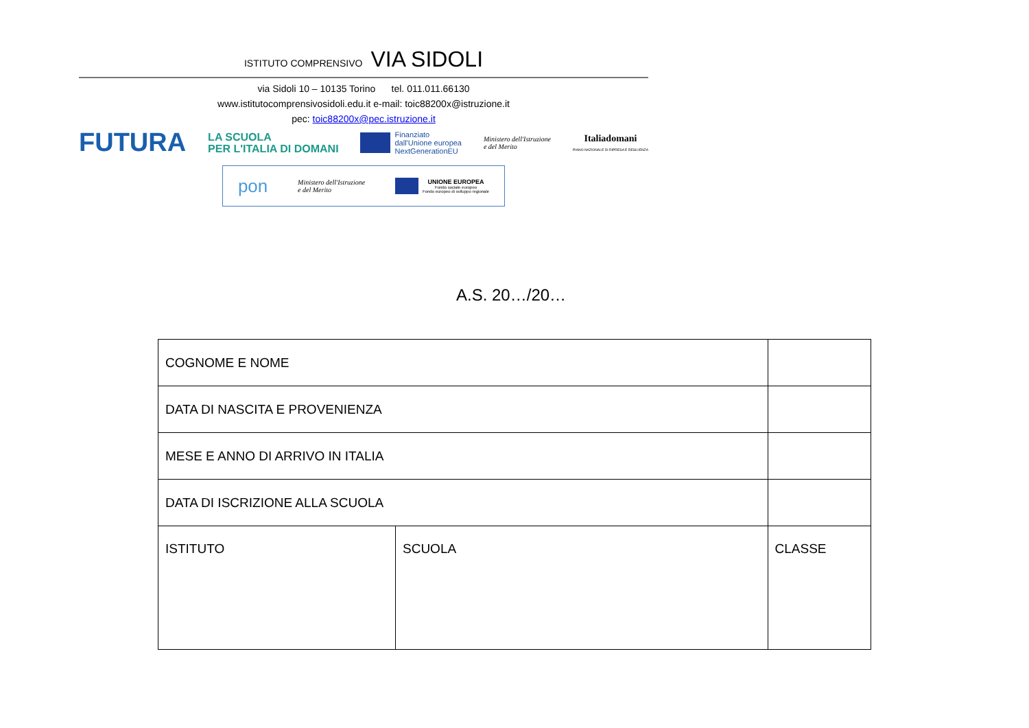ISTITUTO COMPRENSIVO VIA SIDOLI
via Sidoli 10 – 10135 Torino tel. 011.011.66130
www.istitutocomprensivosidoli.edu.it e-mail: toic88200x@istruzione.it
pec: toic88200x@pec.istruzione.it
FUTURA LA SCUOLA
PER L'ITALIA DI DOMANI Finanziato
dall'Unione europea
NextGenerationEU Ministero dell'Istruzione
e del Merito Italiadomani
PIANO NAZIONALE DI RIPRESA E RESILIENZA
pon Ministero dell'Istruzione
e del Merito UNIONE EUROPEA
Fondo sociale europeo
Fondo europeo di sviluppo regionale
A.S. 20…/20…
| COGNOME E NOME | | | |
| DATA DI NASCITA E PROVENIENZA | | | |
| MESE E ANNO DI ARRIVO IN ITALIA | | | |
| DATA DI ISCRIZIONE ALLA SCUOLA | | | |
| ISTITUTO | SCUOLA | | CLASSE |